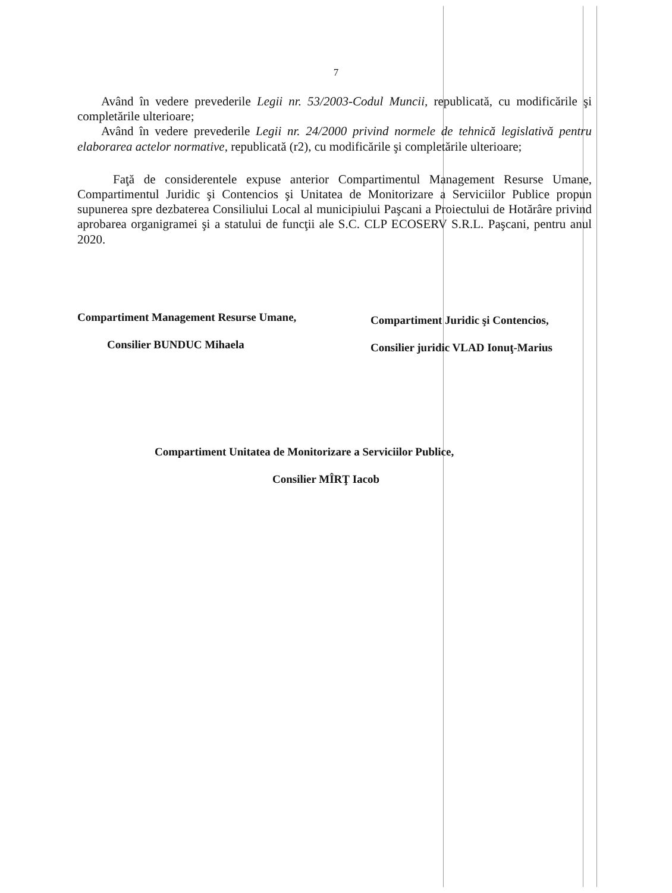7
Având în vedere prevederile Legii nr. 53/2003-Codul Muncii, republicată, cu modificările şi completările ulterioare;
Având în vedere prevederile Legii nr. 24/2000 privind normele de tehnică legislativă pentru elaborarea actelor normative, republicată (r2), cu modificările şi completările ulterioare;
Faţă de considerentele expuse anterior Compartimentul Management Resurse Umane, Compartimentul Juridic şi Contencios şi Unitatea de Monitorizare a Serviciilor Publice propun supunerea spre dezbaterea Consiliului Local al municipiului Paşcani a Proiectului de Hotărâre privind aprobarea organigramei şi a statului de funcţii ale S.C. CLP ECOSERV S.R.L. Paşcani, pentru anul 2020.
Compartiment Management Resurse Umane,
Consilier BUNDUC Mihaela
Compartiment Juridic şi Contencios,
Consilier juridic VLAD Ionuţ-Marius
Compartiment Unitatea de Monitorizare a Serviciilor Publice,
Consilier MÎRŢ Iacob